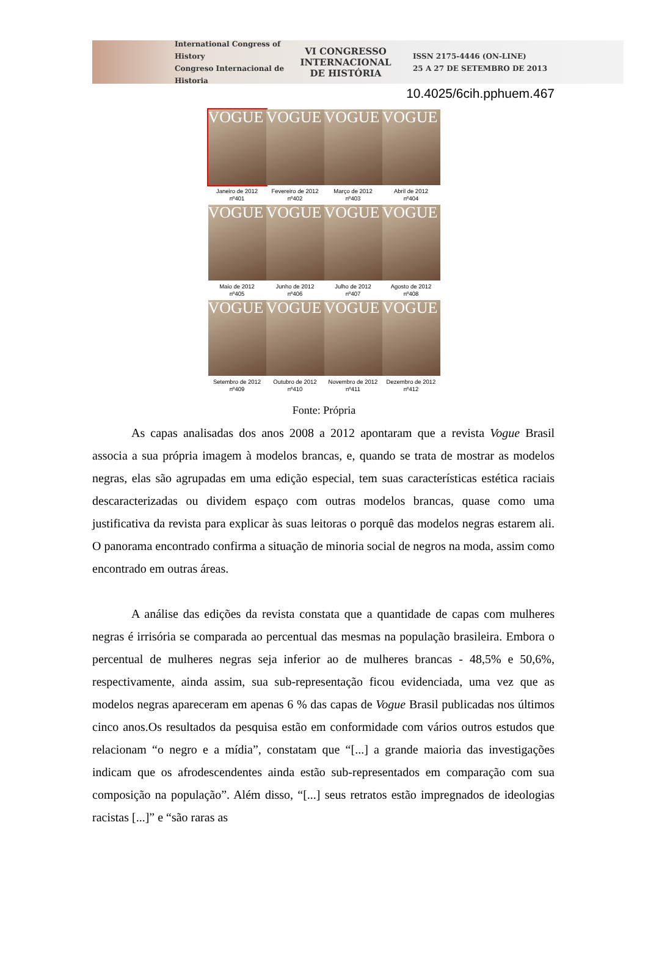International Congress of History
Congreso Internacional de Historia
VI CONGRESSO
INTERNACIONAL
DE HISTÓRIA
ISSN 2175-4446 (ON-LINE)
25 A 27 DE SETEMBRO DE 2013
10.4025/6cih.pphuem.467
VOGUE
Janeiro de 2012
nº401
VOGUE
Fevereiro de 2012
nº402
VOGUE
Março de 2012
nº403
VOGUE
Abril de 2012
nº404
VOGUE
Maio de 2012
nº405
VOGUE
Junho de 2012
nº406
VOGUE
Julho de 2012
nº407
VOGUE
Agosto de 2012
nº408
VOGUE
Setembro de 2012
nº409
VOGUE
Outubro de 2012
nº410
VOGUE
Novembro de 2012
nº411
VOGUE
Dezembro de 2012
nº412
Fonte: Própria
As capas analisadas dos anos 2008 a 2012 apontaram que a revista Vogue Brasil associa a sua própria imagem à modelos brancas, e, quando se trata de mostrar as modelos negras, elas são agrupadas em uma edição especial, tem suas características estética raciais descaracterizadas ou dividem espaço com outras modelos brancas, quase como uma justificativa da revista para explicar às suas leitoras o porquê das modelos negras estarem ali. O panorama encontrado confirma a situação de minoria social de negros na moda, assim como encontrado em outras áreas.
A análise das edições da revista constata que a quantidade de capas com mulheres negras é irrisória se comparada ao percentual das mesmas na população brasileira. Embora o percentual de mulheres negras seja inferior ao de mulheres brancas - 48,5% e 50,6%, respectivamente, ainda assim, sua sub-representação ficou evidenciada, uma vez que as modelos negras apareceram em apenas 6 % das capas de Vogue Brasil publicadas nos últimos cinco anos.Os resultados da pesquisa estão em conformidade com vários outros estudos que relacionam “o negro e a mídia”, constatam que “[...] a grande maioria das investigações indicam que os afrodescendentes ainda estão sub-representados em comparação com sua composição na população”. Além disso, “[...] seus retratos estão impregnados de ideologias racistas [...]” e “são raras as